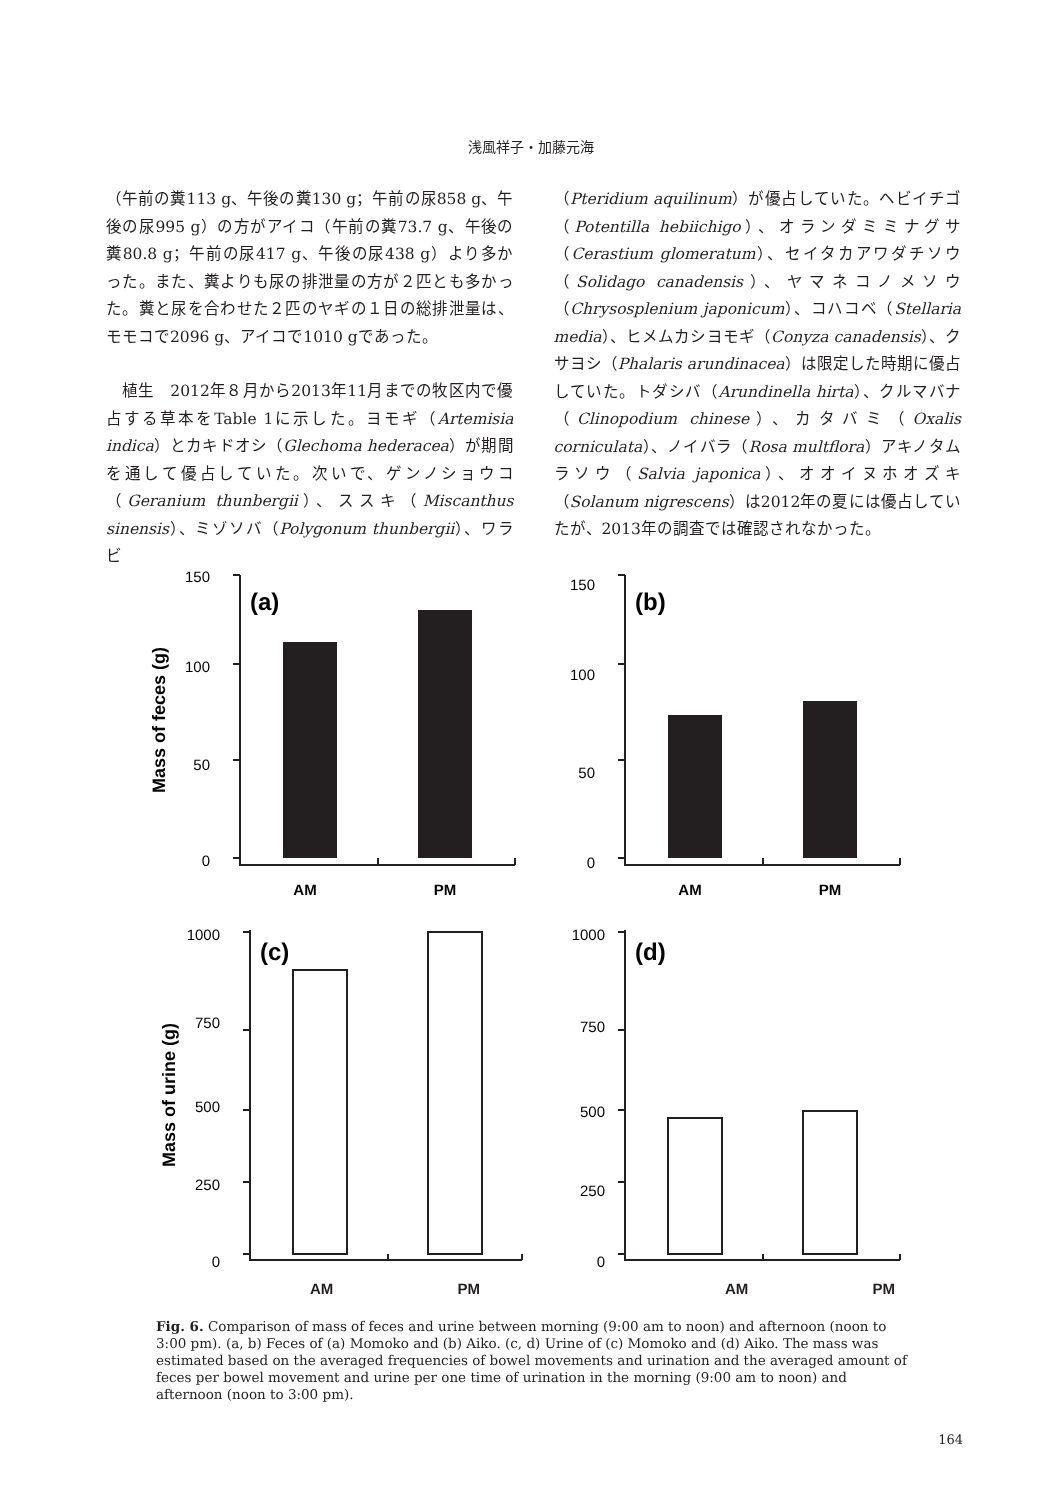浅風祥子・加藤元海
（午前の糞113 g、午後の糞130 g；午前の尿858 g、午後の尿995 g）の方がアイコ（午前の糞73.7 g、午後の糞80.8 g；午前の尿417 g、午後の尿438 g）より多かった。また、糞よりも尿の排泄量の方が２匹とも多かった。糞と尿を合わせた２匹のヤギの１日の総排泄量は、モモコで2096 g、アイコで1010 gであった。
植生　2012年８月から2013年11月までの牧区内で優占する草本をTable 1に示した。ヨモギ（Artemisia indica）とカキドオシ（Glechoma hederacea）が期間を通して優占していた。次いで、ゲンノショウコ（Geranium thunbergii）、ススキ（Miscanthus sinensis）、ミゾソバ（Polygonum thunbergii）、ワラビ
（Pteridium aquilinum）が優占していた。ヘビイチゴ（Potentilla hebiichigo）、オランダミミナグサ（Cerastium glomeratum）、セイタカアワダチソウ（Solidago canadensis）、ヤマネコノメソウ（Chrysosplenium japonicum）、コハコベ（Stellaria media）、ヒメムカシヨモギ（Conyza canadensis）、クサヨシ（Phalaris arundinacea）は限定した時期に優占していた。トダシバ（Arundinella hirta）、クルマバナ（Clinopodium chinese）、カタバミ（Oxalis corniculata）、ノイバラ（Rosa multflora）アキノタムラソウ（Salvia japonica）、オオイヌホオズキ（Solanum nigrescens）は2012年の夏には優占していたが、2013年の調査では確認されなかった。
Mass of feces (g)
150
100
50
0
(a)
AM
PM
150
100
50
0
(b)
AM
PM
Mass of urine (g)
1000
750
500
250
0
(c)
1000
750
500
250
0
(d)
AM PM AM PM
Fig. 6. Comparison of mass of feces and urine between morning (9:00 am to noon) and afternoon (noon to 3:00 pm). (a, b) Feces of (a) Momoko and (b) Aiko. (c, d) Urine of (c) Momoko and (d) Aiko. The mass was estimated based on the averaged frequencies of bowel movements and urination and the averaged amount of feces per bowel movement and urine per one time of urination in the morning (9:00 am to noon) and afternoon (noon to 3:00 pm).
164